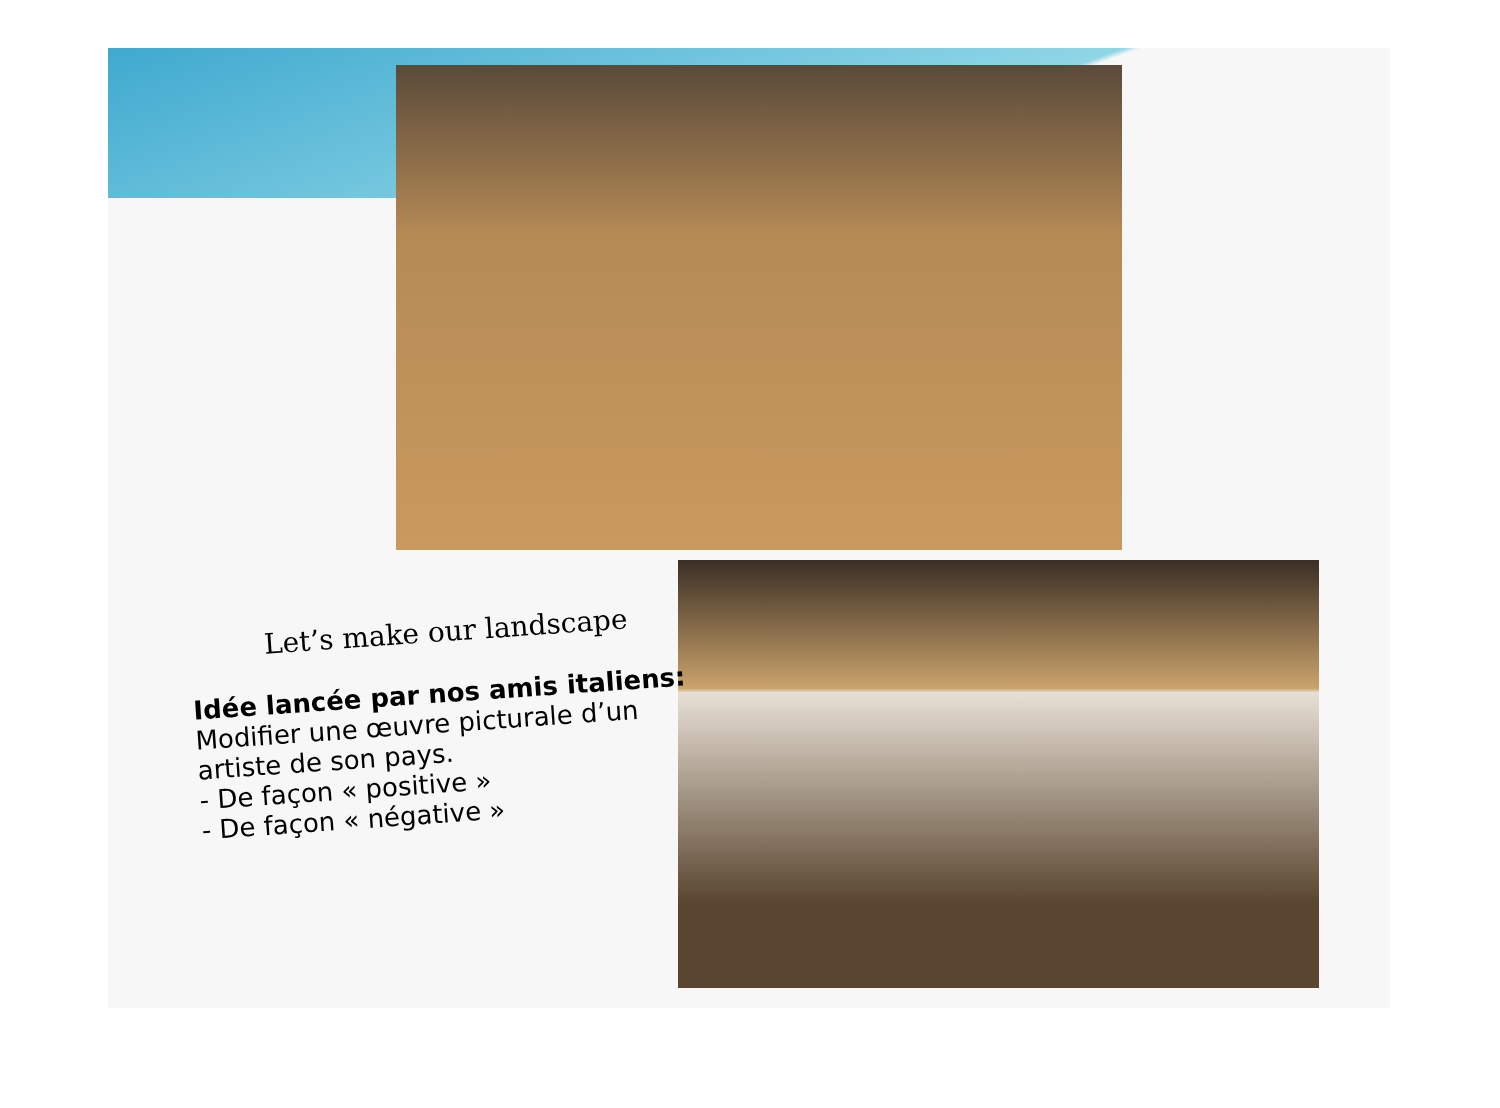Let’s make our landscape
Idée lancée par nos amis italiens:
Modifier une œuvre picturale d’un artiste de son pays.
- De façon « positive »
- De façon « négative »